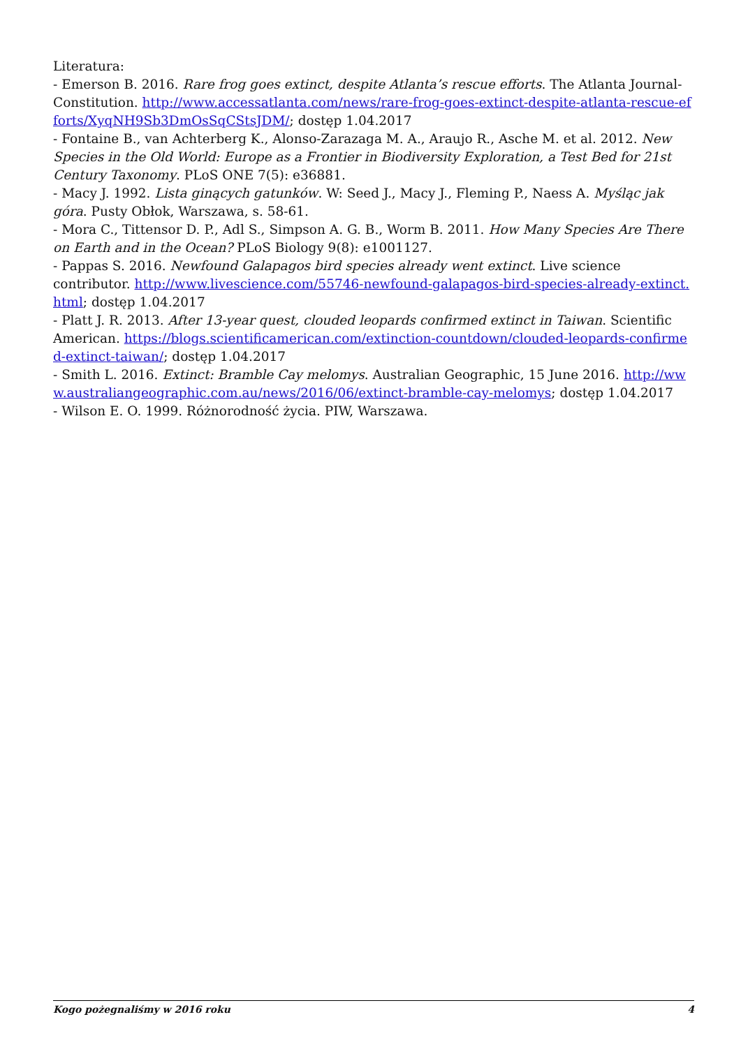Literatura:
- Emerson B. 2016. Rare frog goes extinct, despite Atlanta’s rescue efforts. The Atlanta Journal-Constitution. http://www.accessatlanta.com/news/rare-frog-goes-extinct-despite-atlanta-rescue-efforts/XyqNH9Sb3DmOsSqCStsJDM/; dostęp 1.04.2017
- Fontaine B., van Achterberg K., Alonso-Zarazaga M. A., Araujo R., Asche M. et al. 2012. New Species in the Old World: Europe as a Frontier in Biodiversity Exploration, a Test Bed for 21st Century Taxonomy. PLoS ONE 7(5): e36881.
- Macy J. 1992. Lista ginących gatunków. W: Seed J., Macy J., Fleming P., Naess A. Myśląc jak góra. Pusty Obłok, Warszawa, s. 58-61.
- Mora C., Tittensor D. P., Adl S., Simpson A. G. B., Worm B. 2011. How Many Species Are There on Earth and in the Ocean? PLoS Biology 9(8): e1001127.
- Pappas S. 2016. Newfound Galapagos bird species already went extinct. Live science contributor. http://www.livescience.com/55746-newfound-galapagos-bird-species-already-extinct.html; dostęp 1.04.2017
- Platt J. R. 2013. After 13-year quest, clouded leopards confirmed extinct in Taiwan. Scientific American. https://blogs.scientificamerican.com/extinction-countdown/clouded-leopards-confirmed-extinct-taiwan/; dostęp 1.04.2017
- Smith L. 2016. Extinct: Bramble Cay melomys. Australian Geographic, 15 June 2016. http://www.australiangeographic.com.au/news/2016/06/extinct-bramble-cay-melomys; dostęp 1.04.2017
- Wilson E. O. 1999. Różnorodność życia. PIW, Warszawa.
Kogo pożegnaliśmy w 2016 roku 4